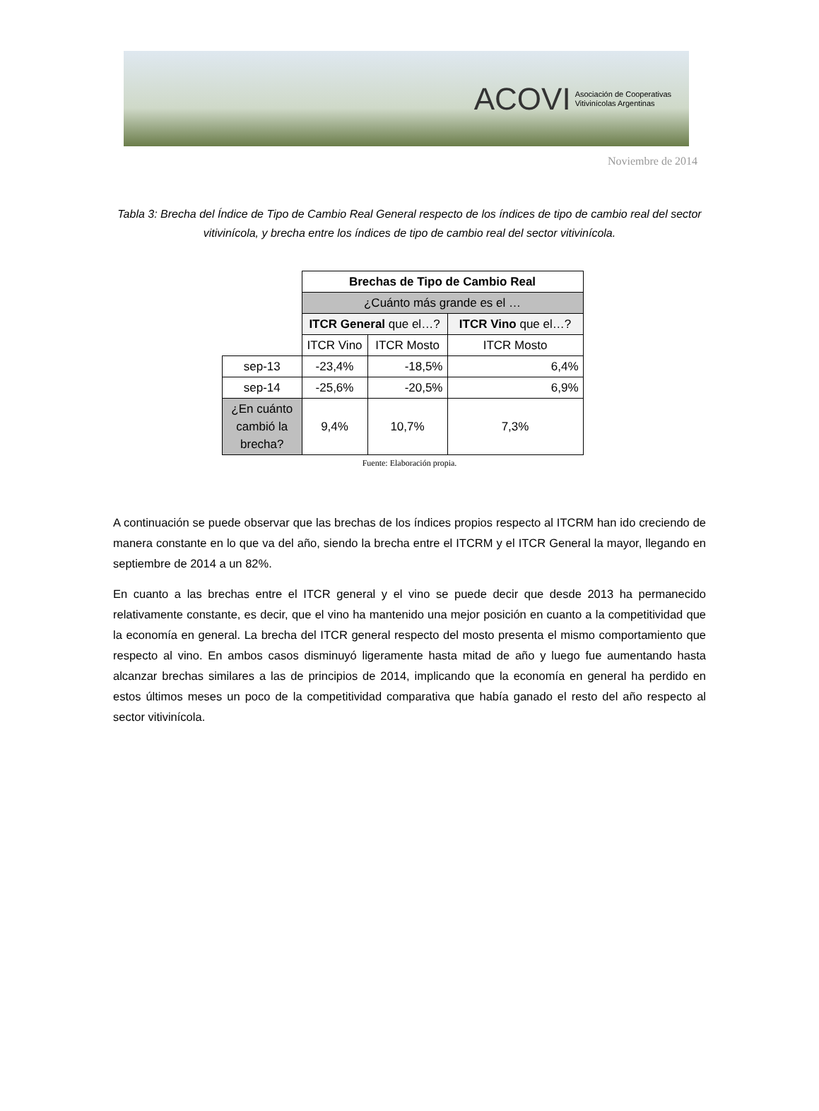ACOVI Asociación de Cooperativas
Vitivinícolas Argentinas
Noviembre de 2014
Tabla 3: Brecha del Índice de Tipo de Cambio Real General respecto de los índices de tipo de cambio real del sector vitivinícola, y brecha entre los índices de tipo de cambio real del sector vitivinícola.
| | Brechas de Tipo de Cambio Real | | |
| | ¿Cuánto más grande es el … | | |
| | ITCR General que el…? | | ITCR Vino que el…? |
| | ITCR Vino | ITCR Mosto | ITCR Mosto |
| sep-13 | -23,4% | -18,5% | 6,4% |
| sep-14 | -25,6% | -20,5% | 6,9% |
| ¿En cuánto cambió la brecha? | 9,4% | 10,7% | 7,3% |
Fuente: Elaboración propia.
A continuación se puede observar que las brechas de los índices propios respecto al ITCRM han ido creciendo de manera constante en lo que va del año, siendo la brecha entre el ITCRM y el ITCR General la mayor, llegando en septiembre de 2014 a un 82%.
En cuanto a las brechas entre el ITCR general y el vino se puede decir que desde 2013 ha permanecido relativamente constante, es decir, que el vino ha mantenido una mejor posición en cuanto a la competitividad que la economía en general. La brecha del ITCR general respecto del mosto presenta el mismo comportamiento que respecto al vino. En ambos casos disminuyó ligeramente hasta mitad de año y luego fue aumentando hasta alcanzar brechas similares a las de principios de 2014, implicando que la economía en general ha perdido en estos últimos meses un poco de la competitividad comparativa que había ganado el resto del año respecto al sector vitivinícola.